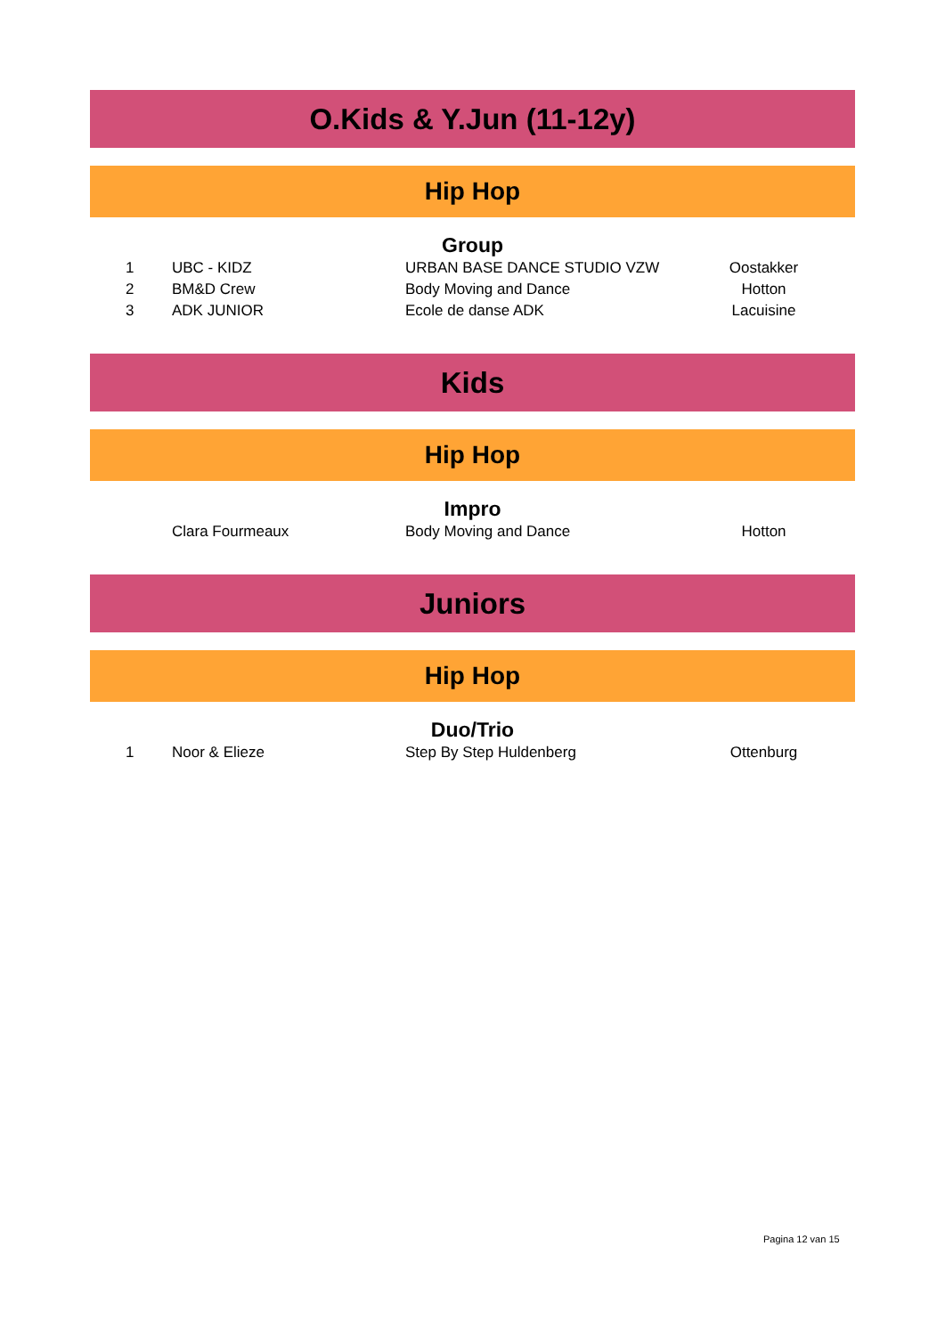O.Kids & Y.Jun (11-12y)
Hip Hop
Group
| 1 | UBC - KIDZ | URBAN BASE DANCE STUDIO VZW | Oostakker |
| 2 | BM&D Crew | Body Moving and Dance | Hotton |
| 3 | ADK JUNIOR | Ecole de danse ADK | Lacuisine |
Kids
Hip Hop
Impro
| | Clara Fourmeaux | Body Moving and Dance | Hotton |
Juniors
Hip Hop
Duo/Trio
| 1 | Noor & Elieze | Step By Step Huldenberg | Ottenburg |
Pagina 12 van 15